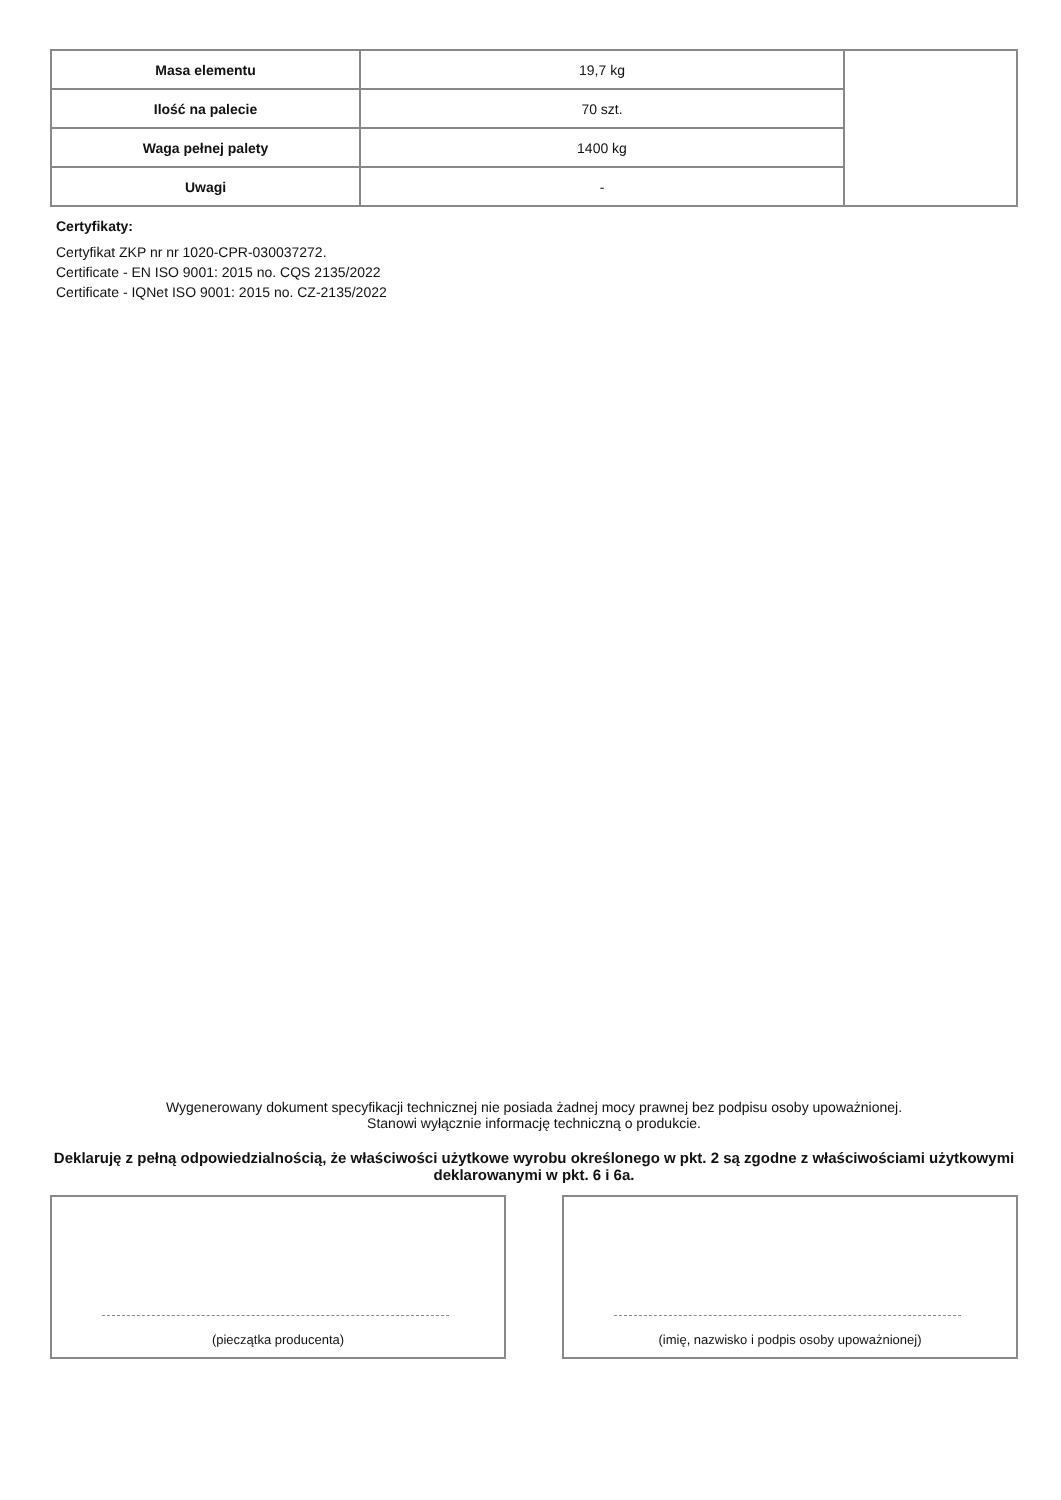| Masa elementu | 19,7 kg | |
| Ilość na palecie | 70 szt. | |
| Waga pełnej palety | 1400 kg | |
| Uwagi | - | |
Certyfikaty:
Certyfikat ZKP nr nr 1020-CPR-030037272.
Certificate - EN ISO 9001: 2015 no. CQS 2135/2022
Certificate - IQNet ISO 9001: 2015 no. CZ-2135/2022
Wygenerowany dokument specyfikacji technicznej nie posiada żadnej mocy prawnej bez podpisu osoby upoważnionej.
Stanowi wyłącznie informację techniczną o produkcie.
Deklaruję z pełną odpowiedzialnością, że właściwości użytkowe wyrobu określonego w pkt. 2 są zgodne z właściwościami użytkowymi deklarowanymi w pkt. 6 i 6a.
(pieczątka producenta)
(imię, nazwisko i podpis osoby upoważnionej)